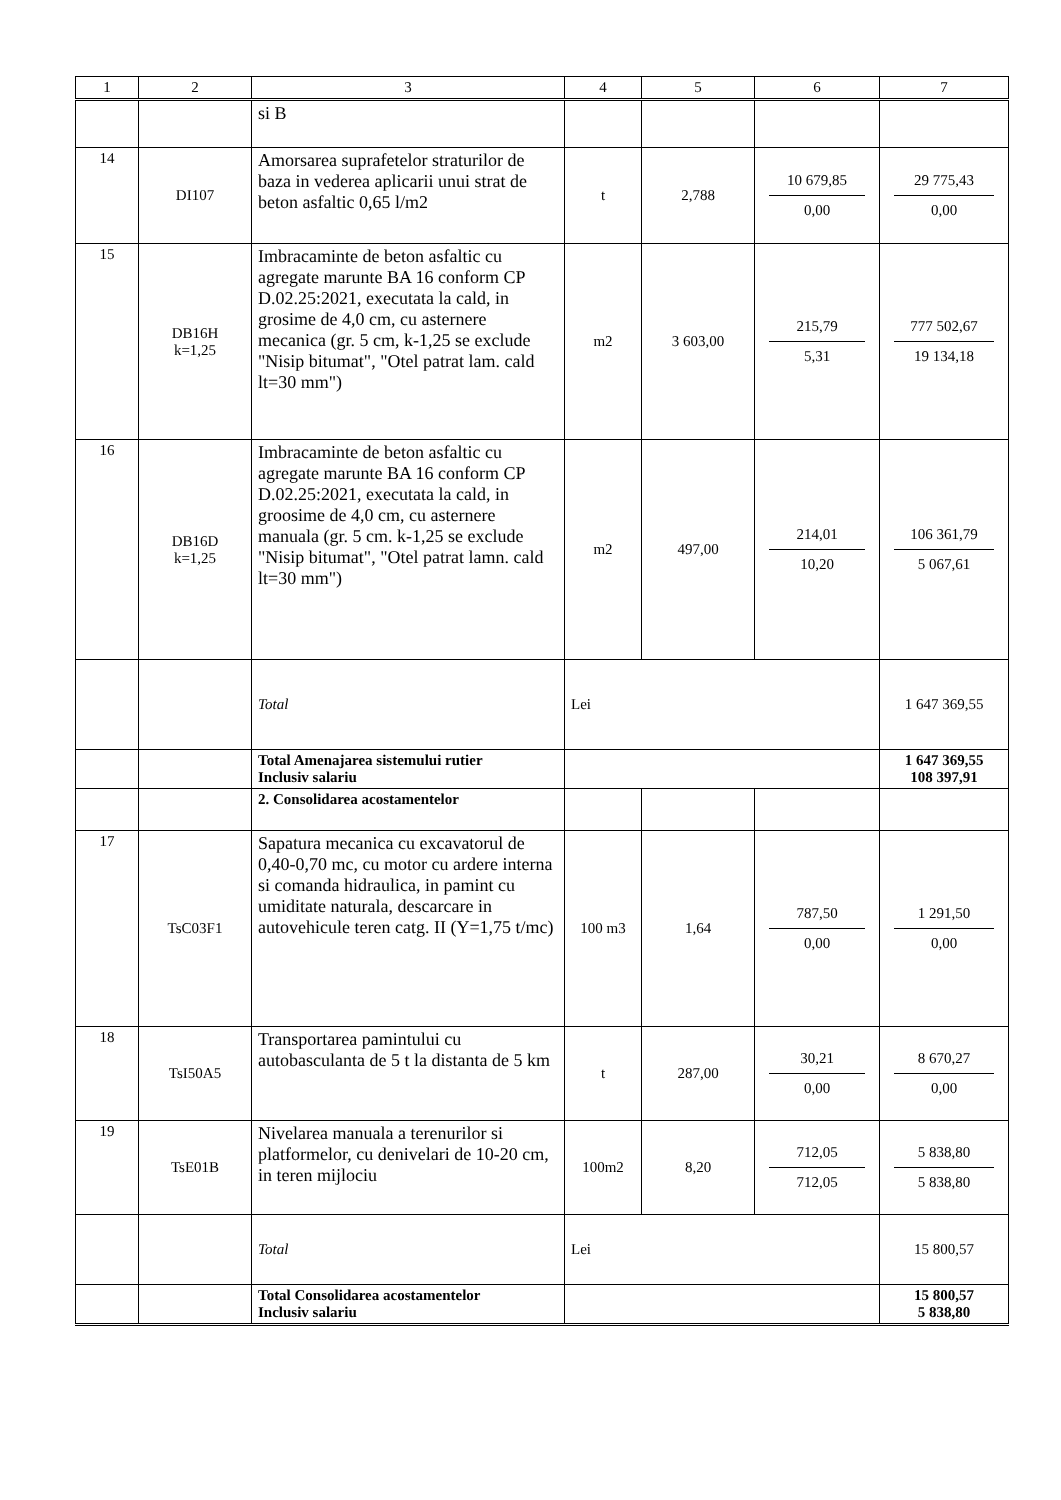| 1 | 2 | 3 | 4 | 5 | 6 | 7 |
| --- | --- | --- | --- | --- | --- | --- |
| | | si B | | | | |
| 14 | DI107 | Amorsarea suprafetelor straturilor de baza in vederea aplicarii unui strat de beton asfaltic 0,65 l/m2 | t | 2,788 | 10 679,85 0,00 | 29 775,43 0,00 |
| 15 | DB16H k=1,25 | Imbracaminte de beton asfaltic cu agregate marunte BA 16 conform CP D.02.25:2021, executata la cald, in grosime de 4,0 cm, cu asternere mecanica (gr. 5 cm, k-1,25 se exclude "Nisip bitumat", "Otel patrat lam. cald lt=30 mm") | m2 | 3 603,00 | 215,79 5,31 | 777 502,67 19 134,18 |
| 16 | DB16D k=1,25 | Imbracaminte de beton asfaltic cu agregate marunte BA 16 conform CP D.02.25:2021, executata la cald, in groosime de 4,0 cm, cu asternere manuala (gr. 5 cm. k-1,25 se exclude "Nisip bitumat", "Otel patrat lamn. cald lt=30 mm") | m2 | 497,00 | 214,01 10,20 | 106 361,79 5 067,61 |
| | | Total | Lei | | | 1 647 369,55 |
| | | Total Amenajarea sistemului rutier Inclusiv salariu | | | | 1 647 369,55 108 397,91 |
| | | 2. Consolidarea acostamentelor | | | | |
| 17 | TsC03F1 | Sapatura mecanica cu excavatorul de 0,40-0,70 mc, cu motor cu ardere interna si comanda hidraulica, in pamint cu umiditate naturala, descarcare in autovehicule teren catg. II (Y=1,75 t/mc) | 100 m3 | 1,64 | 787,50 0,00 | 1 291,50 0,00 |
| 18 | TsI50A5 | Transportarea pamintului cu autobasculanta de 5 t la distanta de 5 km | t | 287,00 | 30,21 0,00 | 8 670,27 0,00 |
| 19 | TsE01B | Nivelarea manuala a terenurilor si platformelor, cu denivelari de 10-20 cm, in teren mijlociu | 100m2 | 8,20 | 712,05 712,05 | 5 838,80 5 838,80 |
| | | Total | Lei | | | 15 800,57 |
| | | Total Consolidarea acostamentelor Inclusiv salariu | | | | 15 800,57 5 838,80 |